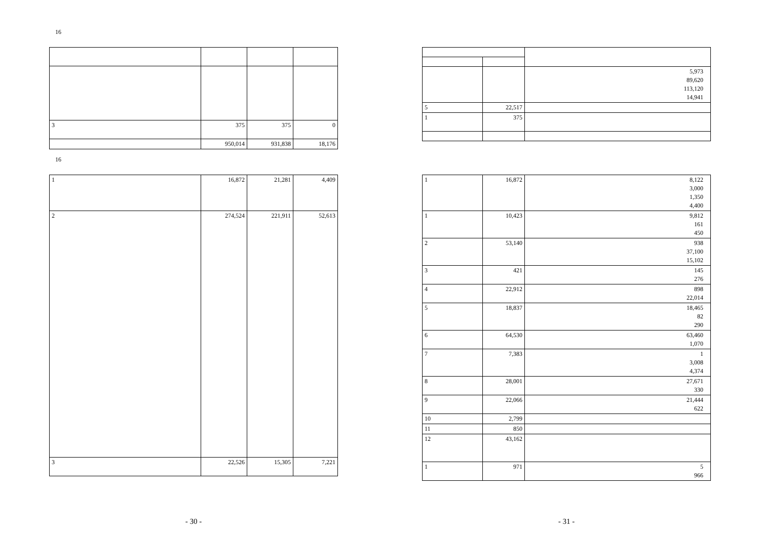16
| 3 | 375 | 375 | 0 |
| | 950,014 | 931,838 | 18,176 |
16
| 1 | 16,872 | 21,281 | 4,409 |
| 2 | 274,524 | 221,911 | 52,613 |
| 3 | 22,526 | 15,305 | 7,221 |
- 30 -
| | | 5,973 89,620 113,120 14,941 |
| 5 | 22,517 | |
| 1 | 375 | |
| 1 | 16,872 | 8,122 3,000 1,350 4,400 |
| 1 | 10,423 | 9,812 161 450 |
| 2 | 53,140 | 938 37,100 15,102 |
| 3 | 421 | 145 276 |
| 4 | 22,912 | 898 22,014 |
| 5 | 18,837 | 18,465 82 290 |
| 6 | 64,530 | 63,460 1,070 |
| 7 | 7,383 | 1 3,008 4,374 |
| 8 | 28,001 | 27,671 330 |
| 9 | 22,066 | 21,444 622 |
| 10 | 2,799 | |
| 11 | 850 | |
| 12 | 43,162 | |
| 1 | 971 | 5 966 |
- 31 -